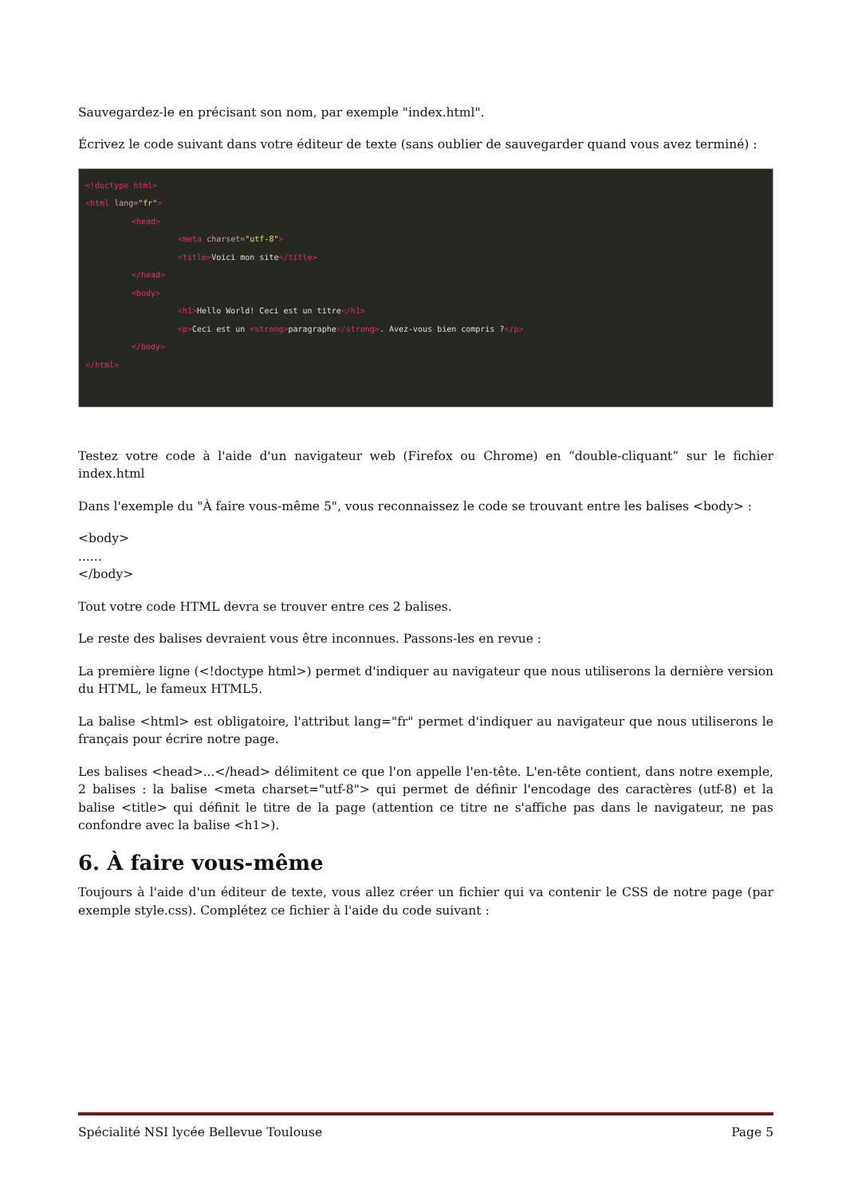Sauvegardez-le en précisant son nom, par exemple "index.html".
Écrivez le code suivant dans votre éditeur de texte (sans oublier de sauvegarder quand vous avez terminé) :
<!doctype html>
<html lang="fr">
<head>
<meta charset="utf-8">
<title>Voici mon site</title>
</head>
<body>
<h1>Hello World! Ceci est un titre</h1>
<p>Ceci est un <strong>paragraphe</strong>. Avez-vous bien compris ?</p>
</body>
</html>
Testez votre code à l'aide d'un navigateur web (Firefox ou Chrome) en “double-cliquant” sur le fichier index.html
Dans l'exemple du "À faire vous-même 5", vous reconnaissez le code se trouvant entre les balises <body> :
<body>
......
</body>
Tout votre code HTML devra se trouver entre ces 2 balises.
Le reste des balises devraient vous être inconnues. Passons-les en revue :
La première ligne (<!doctype html>) permet d'indiquer au navigateur que nous utiliserons la dernière version du HTML, le fameux HTML5.
La balise <html> est obligatoire, l'attribut lang="fr" permet d'indiquer au navigateur que nous utiliserons le français pour écrire notre page.
Les balises <head>...</head> délimitent ce que l'on appelle l'en-tête. L'en-tête contient, dans notre exemple, 2 balises : la balise <meta charset="utf-8"> qui permet de définir l'encodage des caractères (utf-8) et la balise <title> qui définit le titre de la page (attention ce titre ne s'affiche pas dans le navigateur, ne pas confondre avec la balise <h1>).
6. À faire vous-même
Toujours à l'aide d'un éditeur de texte, vous allez créer un fichier qui va contenir le CSS de notre page (par exemple style.css). Complétez ce fichier à l'aide du code suivant :
Spécialité NSI lycée Bellevue Toulouse Page 5